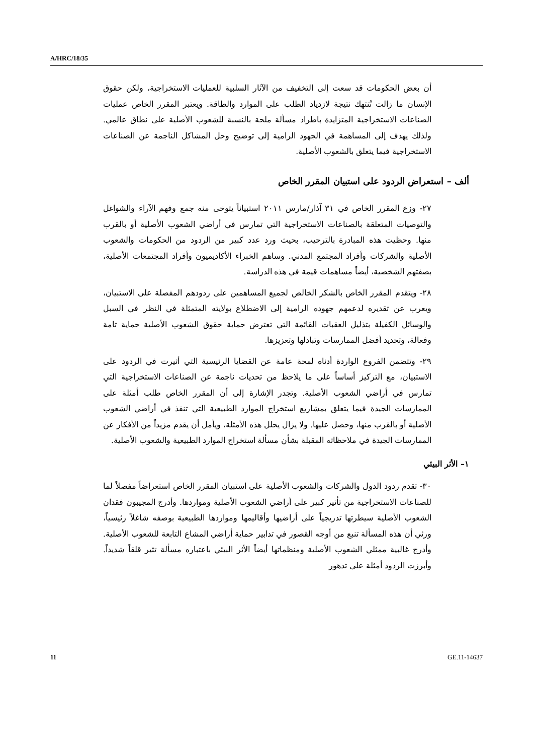A/HRC/18/35
أن بعض الحكومات قد سعت إلى التخفيف من الآثار السلبية للعمليات الاستخراجية، ولكن حقوق الإنسان ما زالت تُنتهك نتيجة لازدياد الطلب على الموارد والطاقة. ويعتبر المقرر الخاص عمليات الصناعات الاستخراجية المتزايدة باطراد مسألة ملحة بالنسبة للشعوب الأصلية على نطاق عالمي. ولذلك يهدف إلى المساهمة في الجهود الرامية إلى توضيح وحل المشاكل الناجمة عن الصناعات الاستخراجية فيما يتعلق بالشعوب الأصلية.
ألف – استعراض الردود على استبيان المقرر الخاص
٢٧- وزع المقرر الخاص في ٣١ آذار/مارس ٢٠١١ استبياناً يتوخى منه جمع وفهم الآراء والشواغل والتوصيات المتعلقة بالصناعات الاستخراجية التي تمارس في أراضي الشعوب الأصلية أو بالقرب منها. وحظيت هذه المبادرة بالترحيب، بحيث ورد عدد كبير من الردود من الحكومات والشعوب الأصلية والشركات وأفراد المجتمع المدني. وساهم الخبراء الأكاديميون وأفراد المجتمعات الأصلية، بصفتهم الشخصية، أيضاً مساهمات قيمة في هذه الدراسة.
٢٨- ويتقدم المقرر الخاص بالشكر الخالص لجميع المساهمين على ردودهم المفصلة على الاستبيان، ويعرب عن تقديره لدعمهم جهوده الرامية إلى الاضطلاع بولايته المتمثلة في النظر في السبل والوسائل الكفيلة بتذليل العقبات القائمة التي تعترض حماية حقوق الشعوب الأصلية حماية تامة وفعالة، وتحديد أفضل الممارسات وتبادلها وتعزيزها.
٢٩- وتتضمن الفروع الواردة أدناه لمحة عامة عن القضايا الرئيسية التي أثيرت في الردود على الاستبيان، مع التركيز أساساً على ما يلاحظ من تحديات ناجمة عن الصناعات الاستخراجية التي تمارس في أراضي الشعوب الأصلية. وتجدر الإشارة إلى أن المقرر الخاص طلب أمثلة على الممارسات الجيدة فيما يتعلق بمشاريع استخراج الموارد الطبيعية التي تنفذ في أراضي الشعوب الأصلية أو بالقرب منها، وحصل عليها. ولا يزال يحلل هذه الأمثلة، ويأمل أن يقدم مزيداً من الأفكار عن الممارسات الجيدة في ملاحظاته المقبلة بشأن مسألة استخراج الموارد الطبيعية والشعوب الأصلية.
١– الأثر البيئي
٣٠- تقدم ردود الدول والشركات والشعوب الأصلية على استبيان المقرر الخاص استعراضاً مفصلاً لما للصناعات الاستخراجية من تأثير كبير على أراضي الشعوب الأصلية ومواردها. وأدرج المجيبون فقدان الشعوب الأصلية سيطرتها تدريجياً على أراضيها وأقاليمها ومواردها الطبيعية بوصفه شاغلاً رئيسياً، ورئي أن هذه المسألة تنبع من أوجه القصور في تدابير حماية أراضي المشاع التابعة للشعوب الأصلية. وأدرج غالبية ممثلي الشعوب الأصلية ومنظماتها أيضاً الأثر البيئي باعتباره مسألة تثير قلقاً شديداً. وأبرزت الردود أمثلة على تدهور
11 GE.11-14637